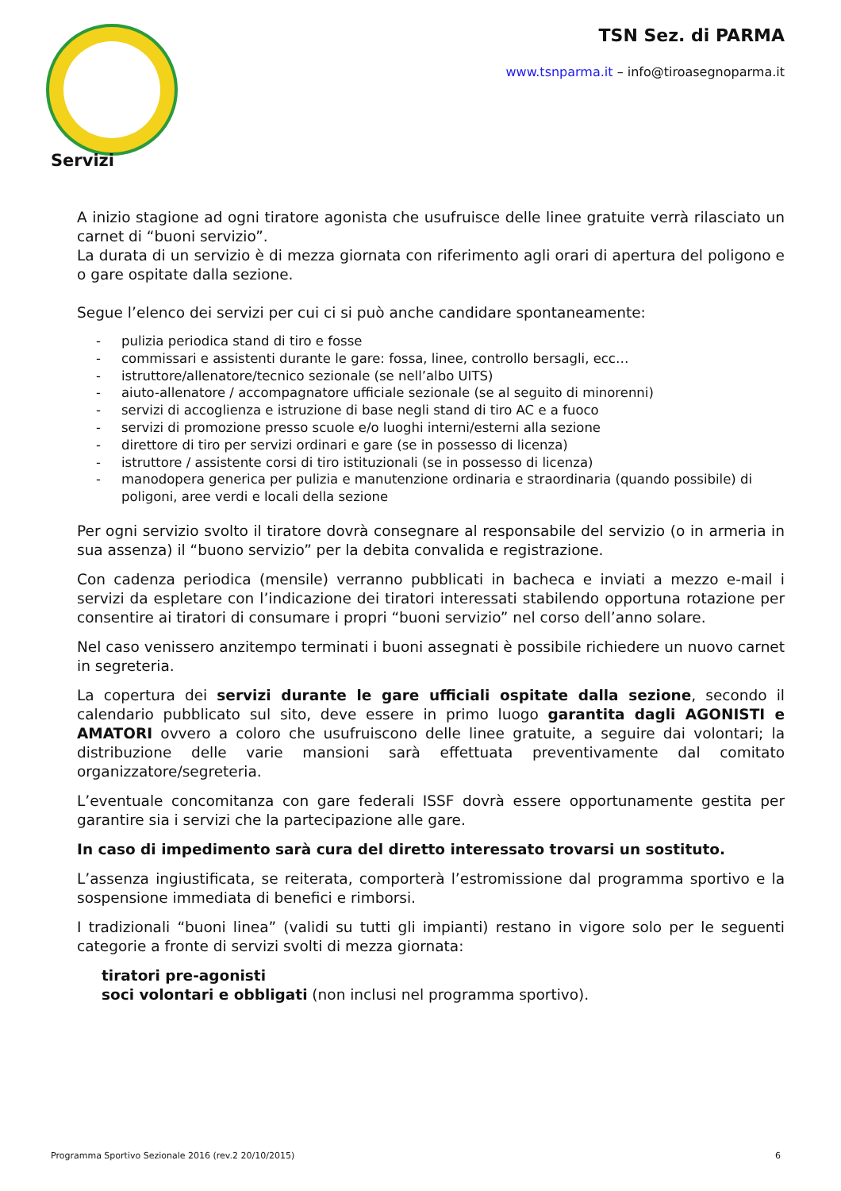TSN Sez. di PARMA
www.tsnparma.it – info@tiroasegnoparma.it
Servizi
A inizio stagione ad ogni tiratore agonista che usufruisce delle linee gratuite verrà rilasciato un carnet di “buoni servizio”.
La durata di un servizio è di mezza giornata con riferimento agli orari di apertura del poligono e o gare ospitate dalla sezione.
Segue l’elenco dei servizi per cui ci si può anche candidare spontaneamente:
- pulizia periodica stand di tiro e fosse
- commissari e assistenti durante le gare: fossa, linee, controllo bersagli, ecc…
- istruttore/allenatore/tecnico sezionale (se nell’albo UITS)
- aiuto-allenatore / accompagnatore ufficiale sezionale (se al seguito di minorenni)
- servizi di accoglienza e istruzione di base negli stand di tiro AC e a fuoco
- servizi di promozione presso scuole e/o luoghi interni/esterni alla sezione
- direttore di tiro per servizi ordinari e gare (se in possesso di licenza)
- istruttore / assistente corsi di tiro istituzionali (se in possesso di licenza)
- manodopera generica per pulizia e manutenzione ordinaria e straordinaria (quando possibile) di poligoni, aree verdi e locali della sezione
Per ogni servizio svolto il tiratore dovrà consegnare al responsabile del servizio (o in armeria in sua assenza) il “buono servizio” per la debita convalida e registrazione.
Con cadenza periodica (mensile) verranno pubblicati in bacheca e inviati a mezzo e-mail i servizi da espletare con l’indicazione dei tiratori interessati stabilendo opportuna rotazione per consentire ai tiratori di consumare i propri “buoni servizio” nel corso dell’anno solare.
Nel caso venissero anzitempo terminati i buoni assegnati è possibile richiedere un nuovo carnet in segreteria.
La copertura dei servizi durante le gare ufficiali ospitate dalla sezione, secondo il calendario pubblicato sul sito, deve essere in primo luogo garantita dagli AGONISTI e AMATORI ovvero a coloro che usufruiscono delle linee gratuite, a seguire dai volontari; la distribuzione delle varie mansioni sarà effettuata preventivamente dal comitato organizzatore/segreteria.
L’eventuale concomitanza con gare federali ISSF dovrà essere opportunamente gestita per garantire sia i servizi che la partecipazione alle gare.
In caso di impedimento sarà cura del diretto interessato trovarsi un sostituto.
L’assenza ingiustificata, se reiterata, comporterà l’estromissione dal programma sportivo e la sospensione immediata di benefici e rimborsi.
I tradizionali “buoni linea” (validi su tutti gli impianti) restano in vigore solo per le seguenti categorie a fronte di servizi svolti di mezza giornata:
tiratori pre-agonisti
soci volontari e obbligati (non inclusi nel programma sportivo).
Programma Sportivo Sezionale 2016 (rev.2 20/10/2015) 6